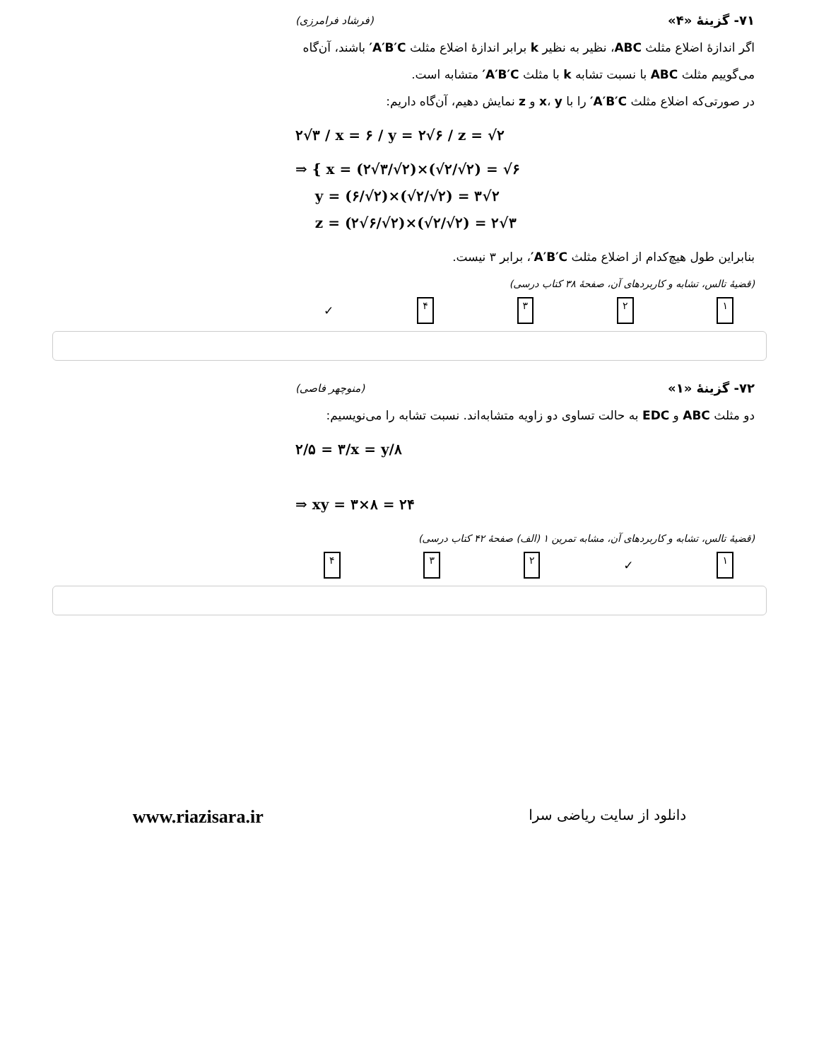۷۱- گزینهٔ «۴» (فرشاد فرامرزی)
اگر اندازهٔ اضلاع مثلث ABC، نظیر به نظیر k برابر اندازهٔ اضلاع مثلث A′B′C′ باشند، آن‌گاه می‌گوییم مثلث ABC با نسبت تشابه k با مثلث A′B′C′ متشابه است.
در صورتی‌که اضلاع مثلث A′B′C′ را با x، y و z نمایش دهیم، آن‌گاه داریم:
۲√۳ / x = ۶ / y = ۲√۶ / z = √۲
⇒ { x = (۲√۳/√۲)×(√۲/√۲) = √۶
y = (۶/√۲)×(√۲/√۲) = ۳√۲
z = (۲√۶/√۲)×(√۲/√۲) = ۲√۳
بنابراین طول هیچ‌کدام از اضلاع مثلث A′B′C′، برابر ۳ نیست.
(قضیهٔ تالس، تشابه و کاربردهای آن، صفحهٔ ۳۸ کتاب درسی)
۱ ۲ ۳ ۴ ✓
۷۲- گزینهٔ «۱» (منوچهر فاصی)
دو مثلث ABC و EDC به حالت تساوی دو زاویه متشابه‌اند. نسبت تشابه را می‌نویسیم:
۲/۵ = ۳/x = y/۸
⇒ xy = ۳×۸ = ۲۴
(قضیهٔ تالس، تشابه و کاربردهای آن، مشابه تمرین ۱ (الف) صفحهٔ ۴۲ کتاب درسی)
۱ ✓ ۲ ۳ ۴
دانلود از سایت ریاضی سرا www.riazisara.ir